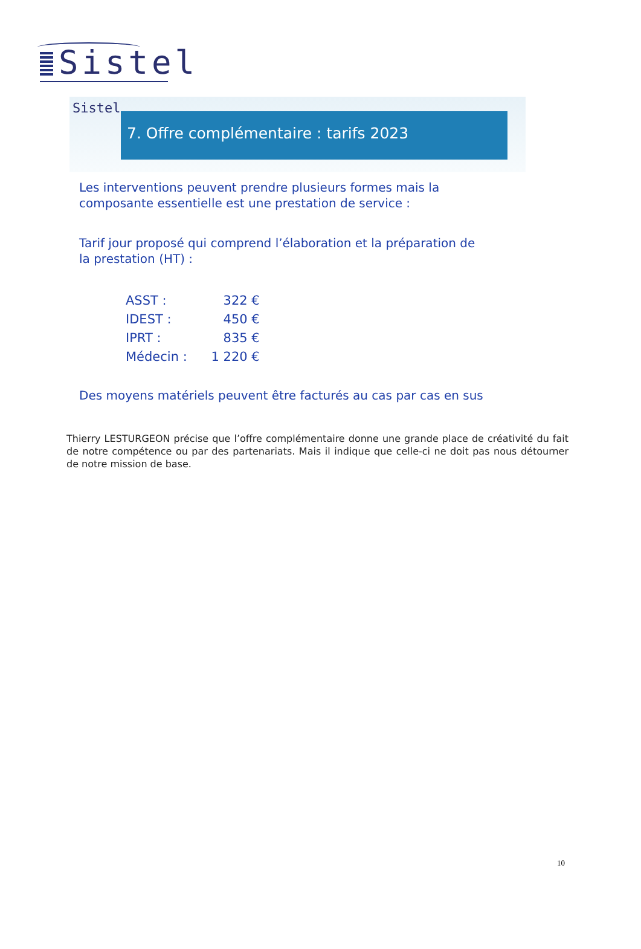Sistel
Sistel
7. Offre complémentaire : tarifs 2023
Les interventions peuvent prendre plusieurs formes mais la
composante essentielle est une prestation de service :
Tarif jour proposé qui comprend l’élaboration et la préparation de
la prestation (HT) :
| ASST : | 322 € |
| IDEST : | 450 € |
| IPRT : | 835 € |
| Médecin : | 1 220 € |
Des moyens matériels peuvent être facturés au cas par cas en sus
Thierry LESTURGEON précise que l’offre complémentaire donne une grande place de créativité du fait de notre compétence ou par des partenariats. Mais il indique que celle-ci ne doit pas nous détourner de notre mission de base.
10